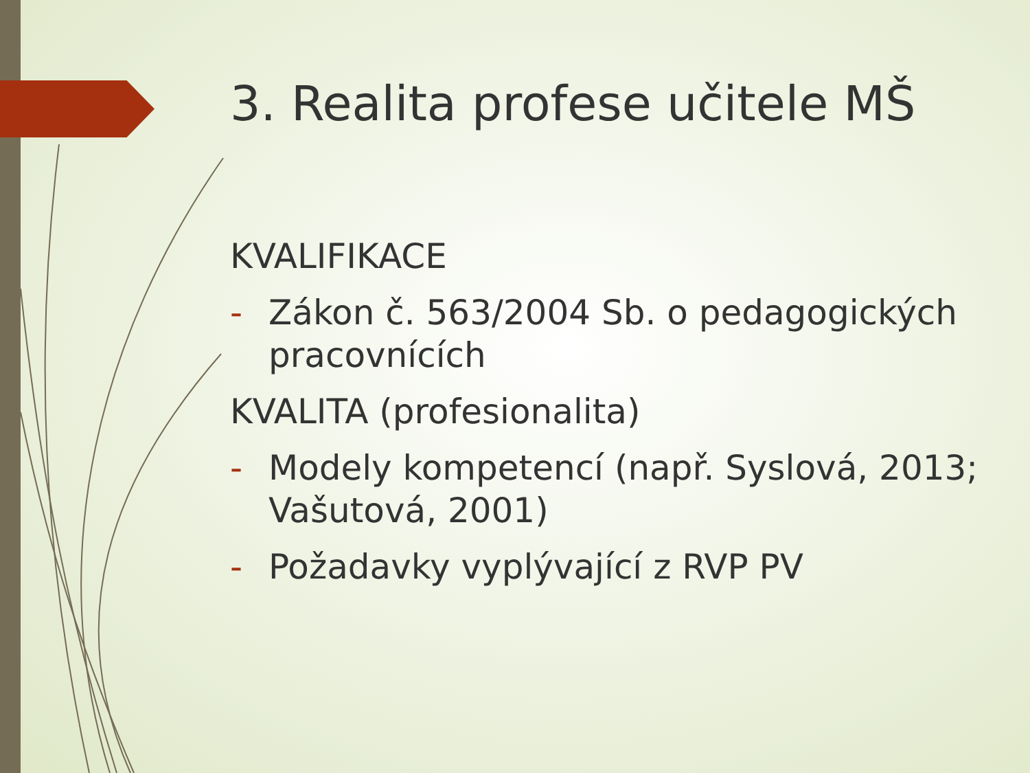3. Realita profese učitele MŠ
KVALIFIKACE
- Zákon č. 563/2004 Sb. o pedagogických pracovnících
KVALITA (profesionalita)
- Modely kompetencí (např. Syslová, 2013; Vašutová, 2001)
- Požadavky vyplývající z RVP PV